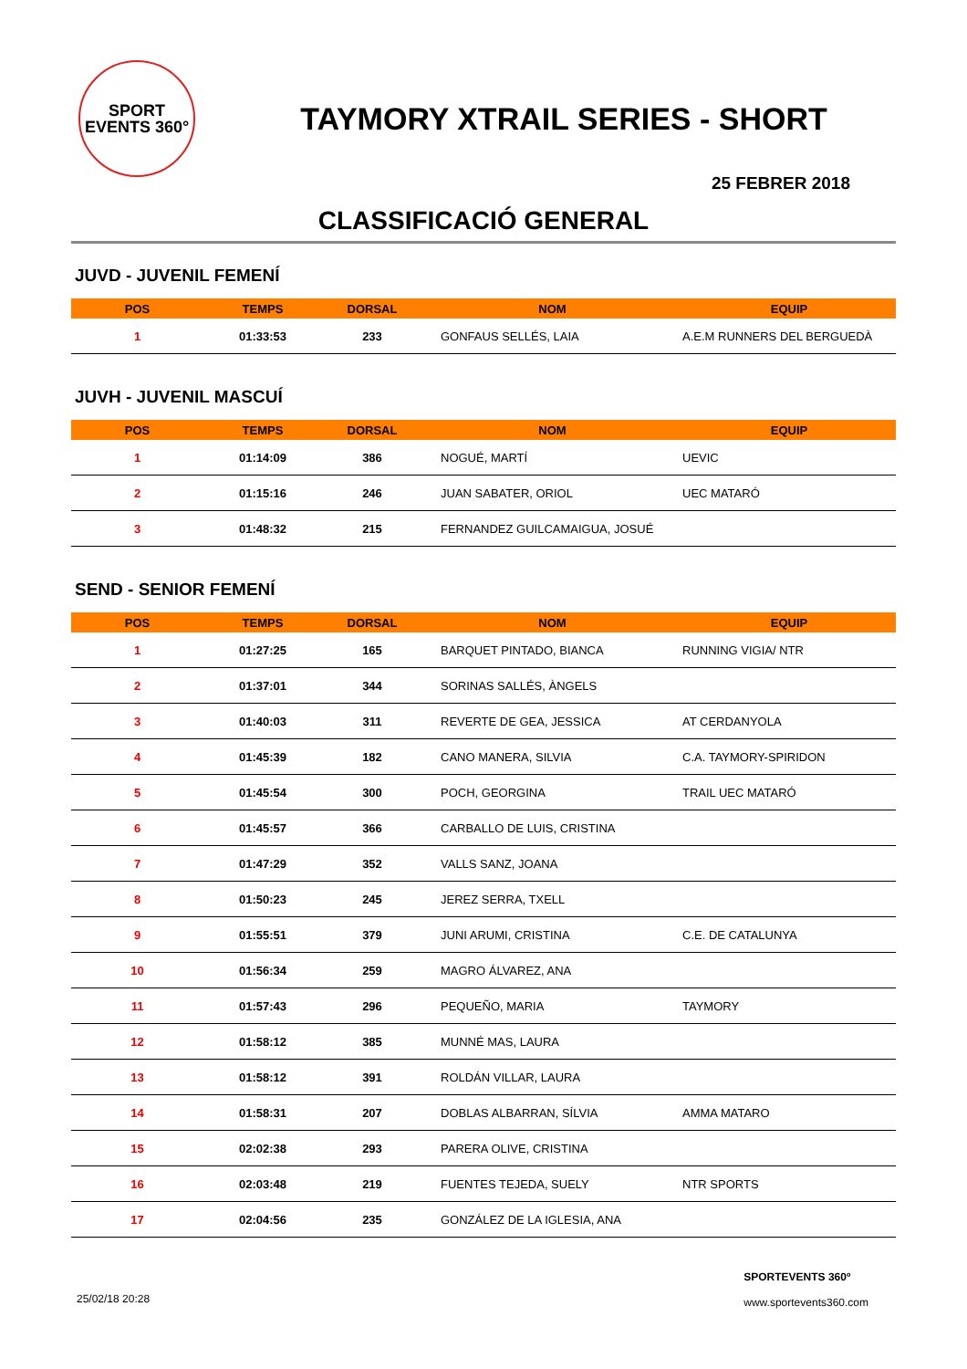SPORT
EVENTS 360°
TAYMORY XTRAIL SERIES - SHORT
25 FEBRER 2018
CLASSIFICACIÓ GENERAL
JUVD - JUVENIL FEMENÍ
| POS | TEMPS | DORSAL | NOM | EQUIP |
| --- | --- | --- | --- | --- |
| 1 | 01:33:53 | 233 | GONFAUS SELLÉS, LAIA | A.E.M RUNNERS DEL BERGUEDÀ |
JUVH - JUVENIL MASCUÍ
| POS | TEMPS | DORSAL | NOM | EQUIP |
| --- | --- | --- | --- | --- |
| 1 | 01:14:09 | 386 | NOGUÉ, MARTÍ | UEVIC |
| 2 | 01:15:16 | 246 | JUAN SABATER, ORIOL | UEC MATARÓ |
| 3 | 01:48:32 | 215 | FERNANDEZ GUILCAMAIGUA, JOSUÉ | |
SEND - SENIOR FEMENÍ
| POS | TEMPS | DORSAL | NOM | EQUIP |
| --- | --- | --- | --- | --- |
| 1 | 01:27:25 | 165 | BARQUET PINTADO, BIANCA | RUNNING VIGIA/ NTR |
| 2 | 01:37:01 | 344 | SORINAS SALLÉS, ÀNGELS | |
| 3 | 01:40:03 | 311 | REVERTE DE GEA, JESSICA | AT CERDANYOLA |
| 4 | 01:45:39 | 182 | CANO MANERA, SILVIA | C.A. TAYMORY-SPIRIDON |
| 5 | 01:45:54 | 300 | POCH, GEORGINA | TRAIL UEC MATARÓ |
| 6 | 01:45:57 | 366 | CARBALLO DE LUIS, CRISTINA | |
| 7 | 01:47:29 | 352 | VALLS SANZ, JOANA | |
| 8 | 01:50:23 | 245 | JEREZ SERRA, TXELL | |
| 9 | 01:55:51 | 379 | JUNI ARUMI, CRISTINA | C.E. DE CATALUNYA |
| 10 | 01:56:34 | 259 | MAGRO ÁLVAREZ, ANA | |
| 11 | 01:57:43 | 296 | PEQUEÑO, MARIA | TAYMORY |
| 12 | 01:58:12 | 385 | MUNNÉ MAS, LAURA | |
| 13 | 01:58:12 | 391 | ROLDÁN VILLAR, LAURA | |
| 14 | 01:58:31 | 207 | DOBLAS ALBARRAN, SÍLVIA | AMMA MATARO |
| 15 | 02:02:38 | 293 | PARERA OLIVE, CRISTINA | |
| 16 | 02:03:48 | 219 | FUENTES TEJEDA, SUELY | NTR SPORTS |
| 17 | 02:04:56 | 235 | GONZÁLEZ DE LA IGLESIA, ANA | |
25/02/18 20:28
SPORTEVENTS 360º
www.sportevents360.com